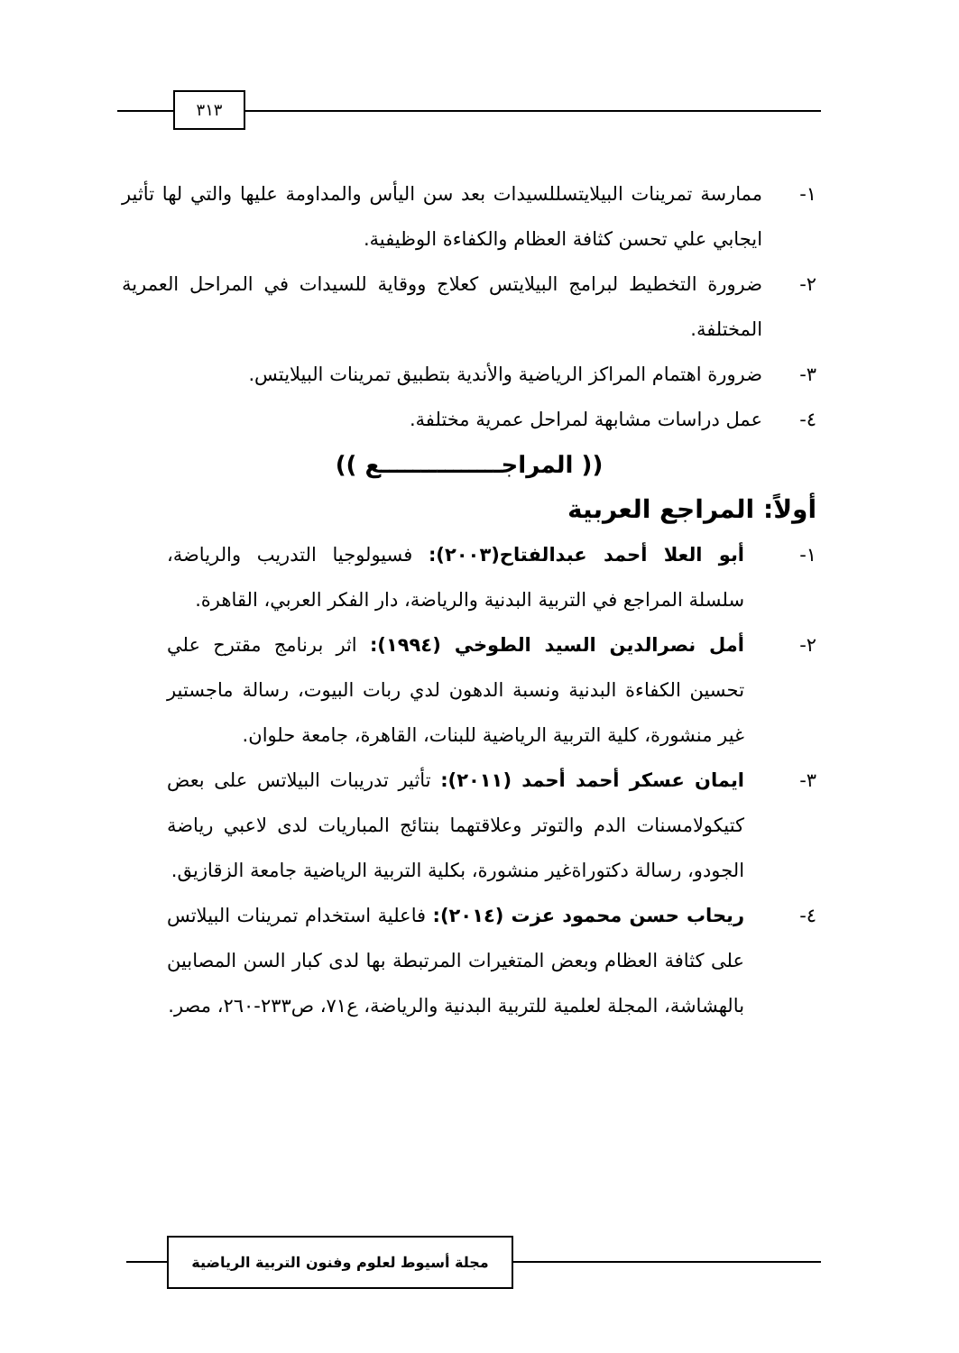٣١٣
١- ممارسة تمرينات البيلايتسللسيدات بعد سن اليأس والمداومة عليها والتي لها تأثير ايجابي علي تحسن كثافة العظام والكفاءة الوظيفية.
٢- ضرورة التخطيط لبرامج البيلايتس كعلاج ووقاية للسيدات في المراحل العمرية المختلفة.
٣- ضرورة اهتمام المراكز الرياضية والأندية بتطبيق تمرينات البيلايتس.
٤- عمل دراسات مشابهة لمراحل عمرية مختلفة.
(( المراجـــــــــــــــع ))
أولاً: المراجع العربية
١- أبو العلا أحمد عبدالفتاح(٢٠٠٣): فسيولوجيا التدريب والرياضة، سلسلة المراجع في التربية البدنية والرياضة، دار الفكر العربي، القاهرة.
٢- أمل نصرالدين السيد الطوخي (١٩٩٤): اثر برنامج مقترح علي تحسين الكفاءة البدنية ونسبة الدهون لدي ربات البيوت، رسالة ماجستير غير منشورة، كلية التربية الرياضية للبنات، القاهرة، جامعة حلوان.
٣- ايمان عسكر أحمد أحمد (٢٠١١): تأثير تدريبات البيلاتس على بعض كتيكولامسنات الدم والتوتر وعلاقتهما بنتائج المباريات لدى لاعبي رياضة الجودو، رسالة دكتوراةغير منشورة، بكلية التربية الرياضية جامعة الزقازيق.
٤- ريحاب حسن محمود عزت (٢٠١٤): فاعلية استخدام تمرينات البيلاتس على كثافة العظام وبعض المتغيرات المرتبطة بها لدى كبار السن المصابين بالهشاشة، المجلة لعلمية للتربية البدنية والرياضة، ع٧١، ص٢٣٣-٢٦٠، مصر.
مجلة أسيوط لعلوم وفنون التربية الرياضية